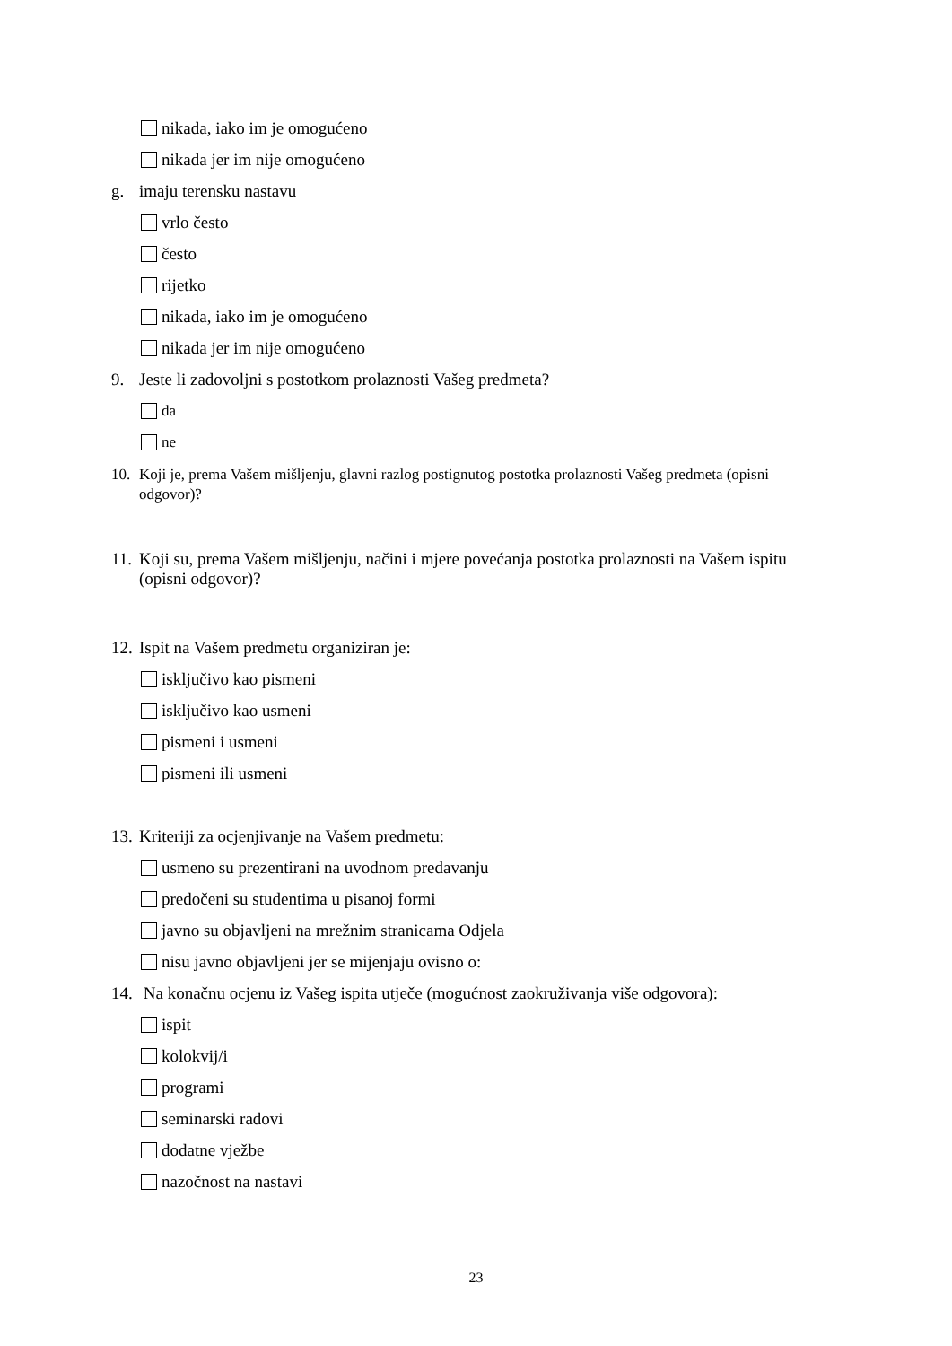nikada, iako im je omogućeno
nikada jer im nije omogućeno
g. imaju terensku nastavu
vrlo često
često
rijetko
nikada, iako im je omogućeno
nikada jer im nije omogućeno
9. Jeste li zadovoljni s postotkom prolaznosti Vašeg predmeta?
da
ne
10. Koji je, prema Vašem mišljenju, glavni razlog postignutog postotka prolaznosti Vašeg predmeta (opisni odgovor)?
11. Koji su, prema Vašem mišljenju, načini i mjere povećanja postotka prolaznosti na Vašem ispitu (opisni odgovor)?
12. Ispit na Vašem predmetu organiziran je:
isključivo kao pismeni
isključivo kao usmeni
pismeni i usmeni
pismeni ili usmeni
13. Kriteriji za ocjenjivanje na Vašem predmetu:
usmeno su prezentirani na uvodnom predavanju
predočeni su studentima u pisanoj formi
javno su objavljeni na mrežnim stranicama Odjela
nisu javno objavljeni jer se mijenjaju ovisno o:
14. Na konačnu ocjenu iz Vašeg ispita utječe (mogućnost zaokruživanja više odgovora):
ispit
kolokvij/i
programi
seminarski radovi
dodatne vježbe
nazočnost na nastavi
23